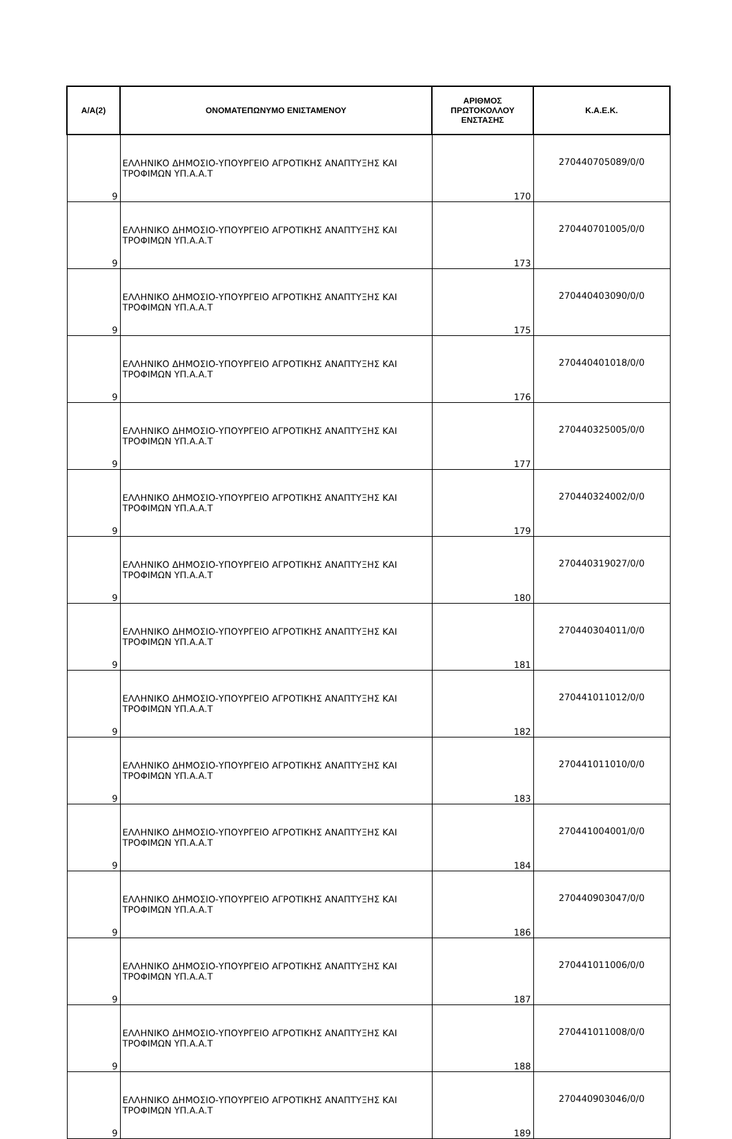| Α/Α(2) | ΟΝΟΜΑΤΕΠΩΝΥΜΟ ΕΝΙΣΤΑΜΕΝΟΥ | ΑΡΙΘΜΟΣ ΠΡΩΤΟΚΟΛΛΟΥ ΕΝΣΤΑΣΗΣ | Κ.Α.Ε.Κ. |
| --- | --- | --- | --- |
| 9 | ΕΛΛΗΝΙΚΟ ΔΗΜΟΣΙΟ-ΥΠΟΥΡΓΕΙΟ ΑΓΡΟΤΙΚΗΣ ΑΝΑΠΤΥΞΗΣ ΚΑΙ ΤΡΟΦΙΜΩΝ ΥΠ.Α.Α.Τ | 170 | 270440705089/0/0 |
| 9 | ΕΛΛΗΝΙΚΟ ΔΗΜΟΣΙΟ-ΥΠΟΥΡΓΕΙΟ ΑΓΡΟΤΙΚΗΣ ΑΝΑΠΤΥΞΗΣ ΚΑΙ ΤΡΟΦΙΜΩΝ ΥΠ.Α.Α.Τ | 173 | 270440701005/0/0 |
| 9 | ΕΛΛΗΝΙΚΟ ΔΗΜΟΣΙΟ-ΥΠΟΥΡΓΕΙΟ ΑΓΡΟΤΙΚΗΣ ΑΝΑΠΤΥΞΗΣ ΚΑΙ ΤΡΟΦΙΜΩΝ ΥΠ.Α.Α.Τ | 175 | 270440403090/0/0 |
| 9 | ΕΛΛΗΝΙΚΟ ΔΗΜΟΣΙΟ-ΥΠΟΥΡΓΕΙΟ ΑΓΡΟΤΙΚΗΣ ΑΝΑΠΤΥΞΗΣ ΚΑΙ ΤΡΟΦΙΜΩΝ ΥΠ.Α.Α.Τ | 176 | 270440401018/0/0 |
| 9 | ΕΛΛΗΝΙΚΟ ΔΗΜΟΣΙΟ-ΥΠΟΥΡΓΕΙΟ ΑΓΡΟΤΙΚΗΣ ΑΝΑΠΤΥΞΗΣ ΚΑΙ ΤΡΟΦΙΜΩΝ ΥΠ.Α.Α.Τ | 177 | 270440325005/0/0 |
| 9 | ΕΛΛΗΝΙΚΟ ΔΗΜΟΣΙΟ-ΥΠΟΥΡΓΕΙΟ ΑΓΡΟΤΙΚΗΣ ΑΝΑΠΤΥΞΗΣ ΚΑΙ ΤΡΟΦΙΜΩΝ ΥΠ.Α.Α.Τ | 179 | 270440324002/0/0 |
| 9 | ΕΛΛΗΝΙΚΟ ΔΗΜΟΣΙΟ-ΥΠΟΥΡΓΕΙΟ ΑΓΡΟΤΙΚΗΣ ΑΝΑΠΤΥΞΗΣ ΚΑΙ ΤΡΟΦΙΜΩΝ ΥΠ.Α.Α.Τ | 180 | 270440319027/0/0 |
| 9 | ΕΛΛΗΝΙΚΟ ΔΗΜΟΣΙΟ-ΥΠΟΥΡΓΕΙΟ ΑΓΡΟΤΙΚΗΣ ΑΝΑΠΤΥΞΗΣ ΚΑΙ ΤΡΟΦΙΜΩΝ ΥΠ.Α.Α.Τ | 181 | 270440304011/0/0 |
| 9 | ΕΛΛΗΝΙΚΟ ΔΗΜΟΣΙΟ-ΥΠΟΥΡΓΕΙΟ ΑΓΡΟΤΙΚΗΣ ΑΝΑΠΤΥΞΗΣ ΚΑΙ ΤΡΟΦΙΜΩΝ ΥΠ.Α.Α.Τ | 182 | 270441011012/0/0 |
| 9 | ΕΛΛΗΝΙΚΟ ΔΗΜΟΣΙΟ-ΥΠΟΥΡΓΕΙΟ ΑΓΡΟΤΙΚΗΣ ΑΝΑΠΤΥΞΗΣ ΚΑΙ ΤΡΟΦΙΜΩΝ ΥΠ.Α.Α.Τ | 183 | 270441011010/0/0 |
| 9 | ΕΛΛΗΝΙΚΟ ΔΗΜΟΣΙΟ-ΥΠΟΥΡΓΕΙΟ ΑΓΡΟΤΙΚΗΣ ΑΝΑΠΤΥΞΗΣ ΚΑΙ ΤΡΟΦΙΜΩΝ ΥΠ.Α.Α.Τ | 184 | 270441004001/0/0 |
| 9 | ΕΛΛΗΝΙΚΟ ΔΗΜΟΣΙΟ-ΥΠΟΥΡΓΕΙΟ ΑΓΡΟΤΙΚΗΣ ΑΝΑΠΤΥΞΗΣ ΚΑΙ ΤΡΟΦΙΜΩΝ ΥΠ.Α.Α.Τ | 186 | 270440903047/0/0 |
| 9 | ΕΛΛΗΝΙΚΟ ΔΗΜΟΣΙΟ-ΥΠΟΥΡΓΕΙΟ ΑΓΡΟΤΙΚΗΣ ΑΝΑΠΤΥΞΗΣ ΚΑΙ ΤΡΟΦΙΜΩΝ ΥΠ.Α.Α.Τ | 187 | 270441011006/0/0 |
| 9 | ΕΛΛΗΝΙΚΟ ΔΗΜΟΣΙΟ-ΥΠΟΥΡΓΕΙΟ ΑΓΡΟΤΙΚΗΣ ΑΝΑΠΤΥΞΗΣ ΚΑΙ ΤΡΟΦΙΜΩΝ ΥΠ.Α.Α.Τ | 188 | 270441011008/0/0 |
| 9 | ΕΛΛΗΝΙΚΟ ΔΗΜΟΣΙΟ-ΥΠΟΥΡΓΕΙΟ ΑΓΡΟΤΙΚΗΣ ΑΝΑΠΤΥΞΗΣ ΚΑΙ ΤΡΟΦΙΜΩΝ ΥΠ.Α.Α.Τ | 189 | 270440903046/0/0 |